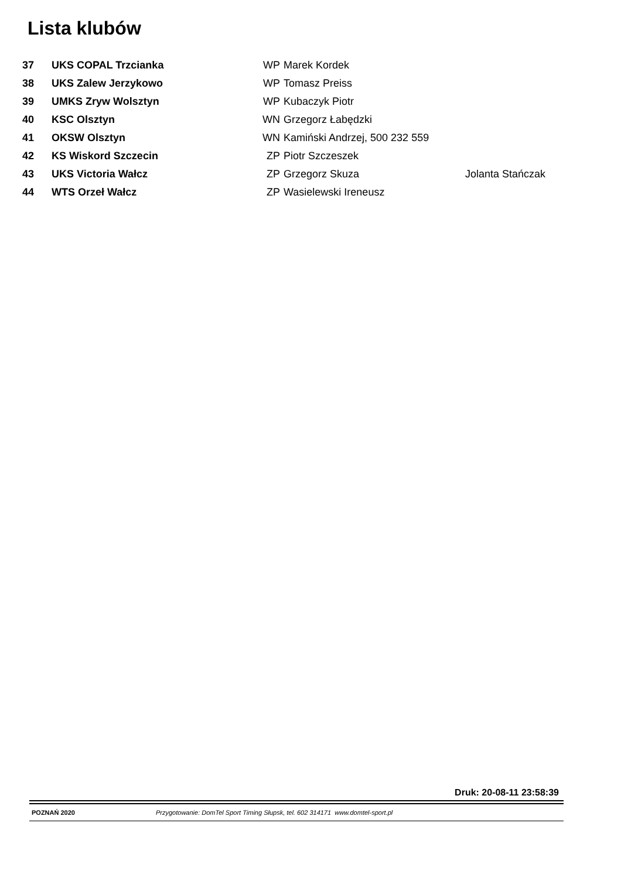Lista klubów
| 37 | UKS COPAL Trzcianka | WP | Marek Kordek | |
| 38 | UKS Zalew Jerzykowo | WP | Tomasz Preiss | |
| 39 | UMKS Zryw Wolsztyn | WP | Kubaczyk Piotr | |
| 40 | KSC Olsztyn | WN | Grzegorz Łabędzki | |
| 41 | OKSW Olsztyn | WN | Kamiński Andrzej, 500 232 559 | |
| 42 | KS Wiskord Szczecin | ZP | Piotr Szczeszek | |
| 43 | UKS Victoria Wałcz | ZP | Grzegorz Skuza | Jolanta Stańczak |
| 44 | WTS Orzeł Wałcz | ZP | Wasielewski Ireneusz | |
Druk: 20-08-11 23:58:39
POZNAŃ 2020 Przygotowanie: DomTel Sport Timing Słupsk, tel. 602 314171 www.domtel-sport.pl